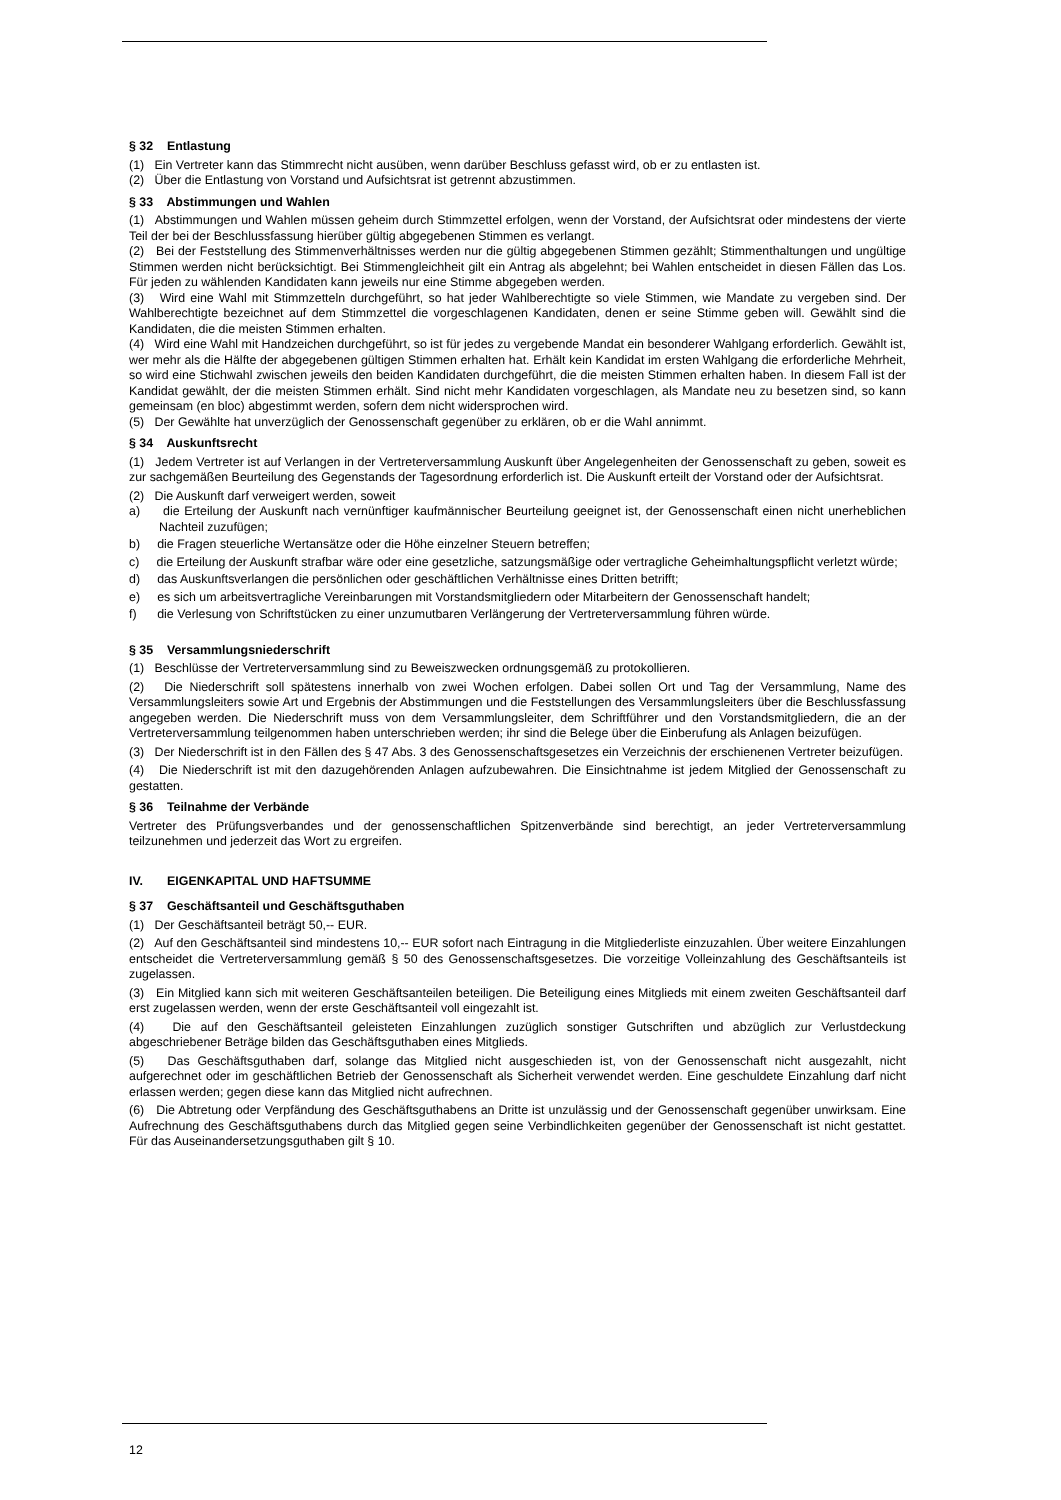§ 32 Entlastung
(1) Ein Vertreter kann das Stimmrecht nicht ausüben, wenn darüber Beschluss gefasst wird, ob er zu entlasten ist.
(2) Über die Entlastung von Vorstand und Aufsichtsrat ist getrennt abzustimmen.
§ 33 Abstimmungen und Wahlen
(1) Abstimmungen und Wahlen müssen geheim durch Stimmzettel erfolgen, wenn der Vorstand, der Aufsichtsrat oder mindestens der vierte Teil der bei der Beschlussfassung hierüber gültig abgegebenen Stimmen es verlangt.
(2) Bei der Feststellung des Stimmenverhältnisses werden nur die gültig abgegebenen Stimmen gezählt; Stimmenthaltungen und ungültige Stimmen werden nicht berücksichtigt. Bei Stimmengleichheit gilt ein Antrag als abgelehnt; bei Wahlen entscheidet in diesen Fällen das Los. Für jeden zu wählenden Kandidaten kann jeweils nur eine Stimme abgegeben werden.
(3) Wird eine Wahl mit Stimmzetteln durchgeführt, so hat jeder Wahlberechtigte so viele Stimmen, wie Mandate zu vergeben sind. Der Wahlberechtigte bezeichnet auf dem Stimmzettel die vorgeschlagenen Kandidaten, denen er seine Stimme geben will. Gewählt sind die Kandidaten, die die meisten Stimmen erhalten.
(4) Wird eine Wahl mit Handzeichen durchgeführt, so ist für jedes zu vergebende Mandat ein besonderer Wahlgang erforderlich. Gewählt ist, wer mehr als die Hälfte der abgegebenen gültigen Stimmen erhalten hat. Erhält kein Kandidat im ersten Wahlgang die erforderliche Mehrheit, so wird eine Stichwahl zwischen jeweils den beiden Kandidaten durchgeführt, die die meisten Stimmen erhalten haben. In diesem Fall ist der Kandidat gewählt, der die meisten Stimmen erhält. Sind nicht mehr Kandidaten vorgeschlagen, als Mandate neu zu besetzen sind, so kann gemeinsam (en bloc) abgestimmt werden, sofern dem nicht widersprochen wird.
(5) Der Gewählte hat unverzüglich der Genossenschaft gegenüber zu erklären, ob er die Wahl annimmt.
§ 34 Auskunftsrecht
(1) Jedem Vertreter ist auf Verlangen in der Vertreterversammlung Auskunft über Angelegenheiten der Genossenschaft zu geben, soweit es zur sachgemäßen Beurteilung des Gegenstands der Tagesordnung erforderlich ist. Die Auskunft erteilt der Vorstand oder der Aufsichtsrat.
(2) Die Auskunft darf verweigert werden, soweit
a) die Erteilung der Auskunft nach vernünftiger kaufmännischer Beurteilung geeignet ist, der Genossenschaft einen nicht unerheblichen Nachteil zuzufügen;
b) die Fragen steuerliche Wertansätze oder die Höhe einzelner Steuern betreffen;
c) die Erteilung der Auskunft strafbar wäre oder eine gesetzliche, satzungsmäßige oder vertragliche Geheimhaltungspflicht verletzt würde;
d) das Auskunftsverlangen die persönlichen oder geschäftlichen Verhältnisse eines Dritten betrifft;
e) es sich um arbeitsvertragliche Vereinbarungen mit Vorstandsmitgliedern oder Mitarbeitern der Genossenschaft handelt;
f) die Verlesung von Schriftstücken zu einer unzumutbaren Verlängerung der Vertreterversammlung führen würde.
§ 35 Versammlungsniederschrift
(1) Beschlüsse der Vertreterversammlung sind zu Beweiszwecken ordnungsgemäß zu protokollieren.
(2) Die Niederschrift soll spätestens innerhalb von zwei Wochen erfolgen. Dabei sollen Ort und Tag der Versammlung, Name des Versammlungsleiters sowie Art und Ergebnis der Abstimmungen und die Feststellungen des Versammlungsleiters über die Beschlussfassung angegeben werden. Die Niederschrift muss von dem Versammlungsleiter, dem Schriftführer und den Vorstandsmitgliedern, die an der Vertreterversammlung teilgenommen haben unterschrieben werden; ihr sind die Belege über die Einberufung als Anlagen beizufügen.
(3) Der Niederschrift ist in den Fällen des § 47 Abs. 3 des Genossenschaftsgesetzes ein Verzeichnis der erschienenen Vertreter beizufügen.
(4) Die Niederschrift ist mit den dazugehörenden Anlagen aufzubewahren. Die Einsichtnahme ist jedem Mitglied der Genossenschaft zu gestatten.
§ 36 Teilnahme der Verbände
Vertreter des Prüfungsverbandes und der genossenschaftlichen Spitzenverbände sind berechtigt, an jeder Vertreterversammlung teilzunehmen und jederzeit das Wort zu ergreifen.
IV. EIGENKAPITAL UND HAFTSUMME
§ 37 Geschäftsanteil und Geschäftsguthaben
(1) Der Geschäftsanteil beträgt 50,-- EUR.
(2) Auf den Geschäftsanteil sind mindestens 10,-- EUR sofort nach Eintragung in die Mitgliederliste einzuzahlen. Über weitere Einzahlungen entscheidet die Vertreterversammlung gemäß § 50 des Genossenschaftsgesetzes. Die vorzeitige Volleinzahlung des Geschäftsanteils ist zugelassen.
(3) Ein Mitglied kann sich mit weiteren Geschäftsanteilen beteiligen. Die Beteiligung eines Mitglieds mit einem zweiten Geschäftsanteil darf erst zugelassen werden, wenn der erste Geschäftsanteil voll eingezahlt ist.
(4) Die auf den Geschäftsanteil geleisteten Einzahlungen zuzüglich sonstiger Gutschriften und abzüglich zur Verlustdeckung abgeschriebener Beträge bilden das Geschäftsguthaben eines Mitglieds.
(5) Das Geschäftsguthaben darf, solange das Mitglied nicht ausgeschieden ist, von der Genossenschaft nicht ausgezahlt, nicht aufgerechnet oder im geschäftlichen Betrieb der Genossenschaft als Sicherheit verwendet werden. Eine geschuldete Einzahlung darf nicht erlassen werden; gegen diese kann das Mitglied nicht aufrechnen.
(6) Die Abtretung oder Verpfändung des Geschäftsguthabens an Dritte ist unzulässig und der Genossenschaft gegenüber unwirksam. Eine Aufrechnung des Geschäftsguthabens durch das Mitglied gegen seine Verbindlichkeiten gegenüber der Genossenschaft ist nicht gestattet. Für das Auseinandersetzungsguthaben gilt § 10.
12